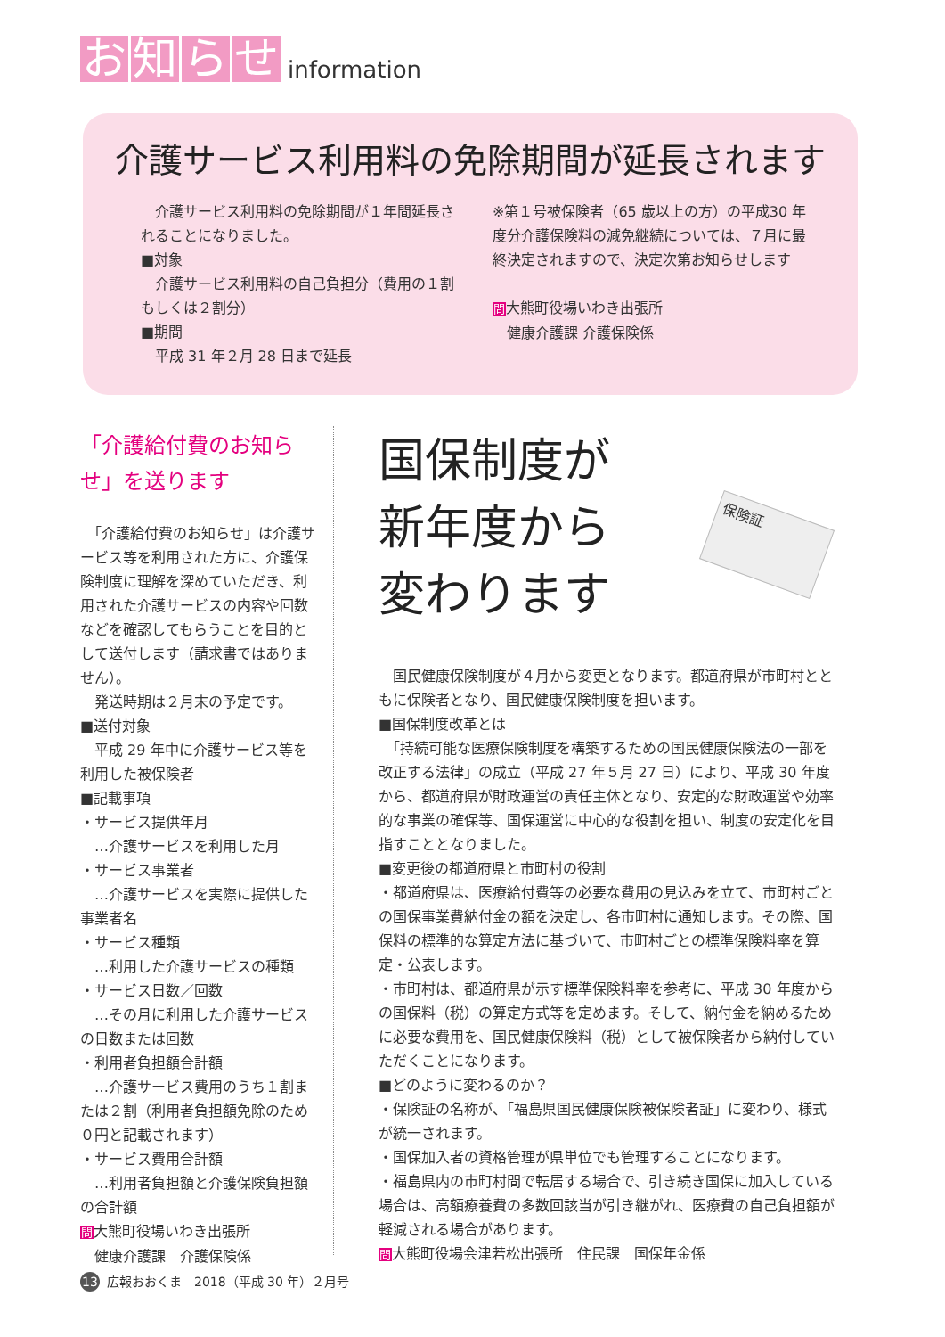お知らせ information
介護サービス利用料の免除期間が延長されます
　介護サービス利用料の免除期間が１年間延長されることになりました。
■対象
　介護サービス利用料の自己負担分（費用の１割もしくは２割分）
■期間
　平成 31 年２月 28 日まで延長
※第１号被保険者（65 歳以上の方）の平成30 年度分介護保険料の減免継続については、７月に最終決定されますので、決定次第お知らせします
問大熊町役場いわき出張所
　健康介護課 介護保険係
「介護給付費のお知らせ」を送ります
　「介護給付費のお知らせ」は介護サービス等を利用された方に、介護保険制度に理解を深めていただき、利用された介護サービスの内容や回数などを確認してもらうことを目的として送付します（請求書ではありません）。
　発送時期は２月末の予定です。
■送付対象
　平成 29 年中に介護サービス等を利用した被保険者
■記載事項
・サービス提供年月
　…介護サービスを利用した月
・サービス事業者
　…介護サービスを実際に提供した事業者名
・サービス種類
　…利用した介護サービスの種類
・サービス日数／回数
　…その月に利用した介護サービスの日数または回数
・利用者負担額合計額
　…介護サービス費用のうち１割または２割（利用者負担額免除のため０円と記載されます）
・サービス費用合計額
　…利用者負担額と介護保険負担額の合計額
問大熊町役場いわき出張所
　健康介護課　介護保険係
保険証
国保制度が
新年度から
変わります
　国民健康保険制度が４月から変更となります。都道府県が市町村とともに保険者となり、国民健康保険制度を担います。
■国保制度改革とは
　「持続可能な医療保険制度を構築するための国民健康保険法の一部を改正する法律」の成立（平成 27 年５月 27 日）により、平成 30 年度から、都道府県が財政運営の責任主体となり、安定的な財政運営や効率的な事業の確保等、国保運営に中心的な役割を担い、制度の安定化を目指すこととなりました。
■変更後の都道府県と市町村の役割
・都道府県は、医療給付費等の必要な費用の見込みを立て、市町村ごとの国保事業費納付金の額を決定し、各市町村に通知します。その際、国保料の標準的な算定方法に基づいて、市町村ごとの標準保険料率を算定・公表します。
・市町村は、都道府県が示す標準保険料率を参考に、平成 30 年度からの国保料（税）の算定方式等を定めます。そして、納付金を納めるために必要な費用を、国民健康保険料（税）として被保険者から納付していただくことになります。
■どのように変わるのか？
・保険証の名称が、「福島県国民健康保険被保険者証」に変わり、様式が統一されます。
・国保加入者の資格管理が県単位でも管理することになります。
・福島県内の市町村間で転居する場合で、引き続き国保に加入している場合は、高額療養費の多数回該当が引き継がれ、医療費の自己負担額が軽減される場合があります。
問大熊町役場会津若松出張所　住民課　国保年金係
13 広報おおくま　2018（平成 30 年）２月号